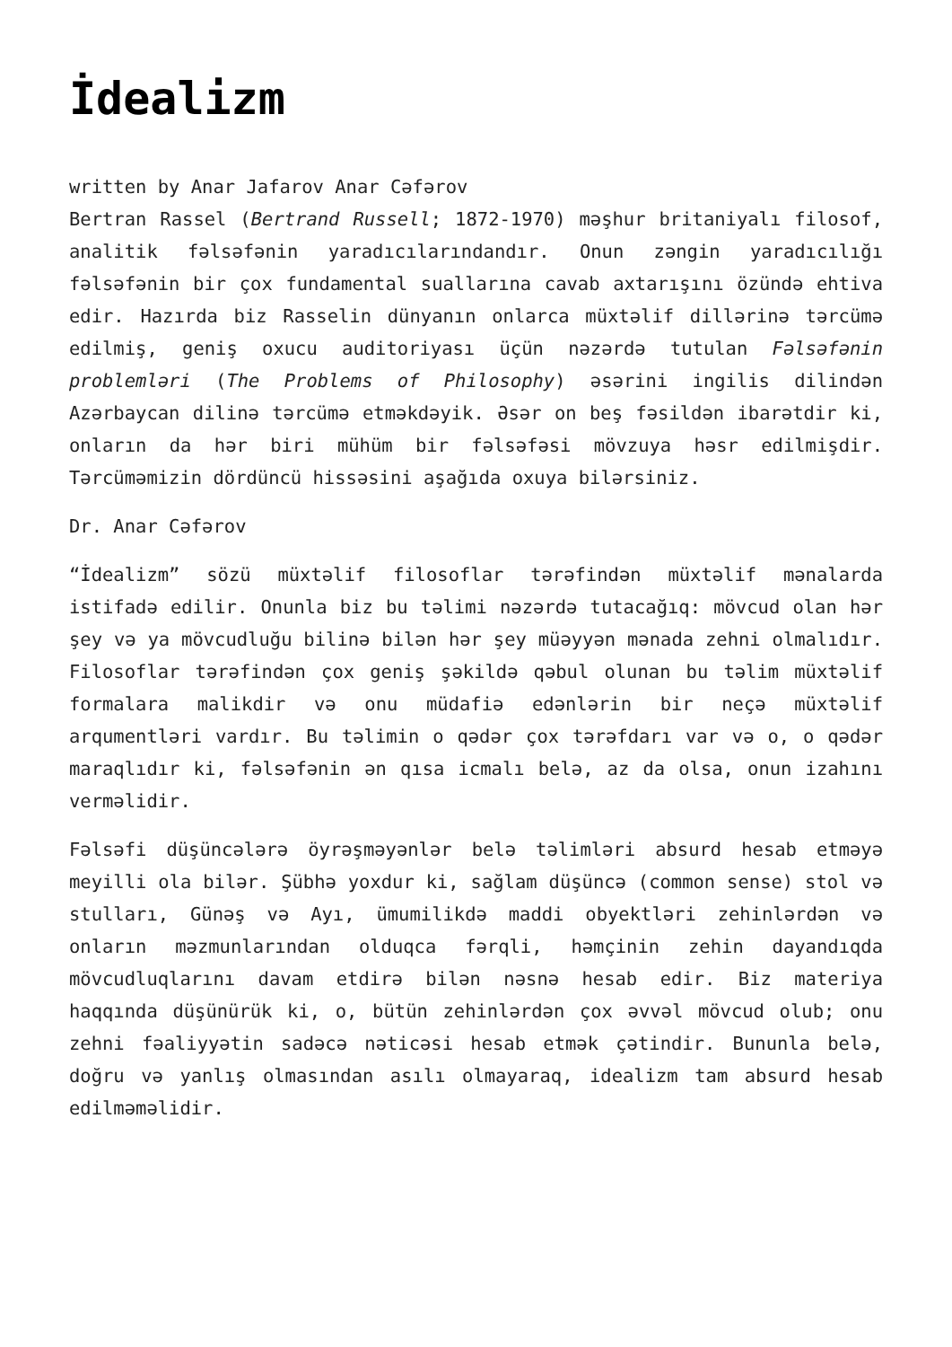İdealizm
written by Anar Jafarov Anar Cəfərov
Bertran Rassel (Bertrand Russell; 1872-1970) məşhur britaniyalı filosof, analitik fəlsəfənin yaradıcılarındandır. Onun zəngin yaradıcılığı fəlsəfənin bir çox fundamental suallarına cavab axtarışını özündə ehtiva edir. Hazırda biz Rasselin dünyanın onlarca müxtəlif dillərinə tərcümə edilmiş, geniş oxucu auditoriyası üçün nəzərdə tutulan Fəlsəfənin problemləri (The Problems of Philosophy) əsərini ingilis dilindən Azərbaycan dilinə tərcümə etməkdəyik. Əsər on beş fəsildən ibarətdir ki, onların da hər biri mühüm bir fəlsəfəsi mövzuya həsr edilmişdir. Tərcüməmizin dördüncü hissəsini aşağıda oxuya bilərsiniz.
Dr. Anar Cəfərov
“İdealizm” sözü müxtəlif filosoflar tərəfindən müxtəlif mənalarda istifadə edilir. Onunla biz bu təlimi nəzərdə tutacağıq: mövcud olan hər şey və ya mövcudluğu bilinə bilən hər şey müəyyən mənada zehni olmalıdır. Filosoflar tərəfindən çox geniş şəkildə qəbul olunan bu təlim müxtəlif formalara malikdir və onu müdafiə edənlərin bir neçə müxtəlif arqumentləri vardır. Bu təlimin o qədər çox tərəfdarı var və o, o qədər maraqlıdır ki, fəlsəfənin ən qısa icmalı belə, az da olsa, onun izahını verməlidir.
Fəlsəfi düşüncələrə öyrəşməyənlər belə təlimləri absurd hesab etməyə meyilli ola bilər. Şübhə yoxdur ki, sağlam düşüncə (common sense) stol və stulları, Günəş və Ayı, ümumilikdə maddi obyektləri zehinlərdən və onların məzmunlarından olduqca fərqli, həmçinin zehin dayandıqda mövcudluqlarını davam etdirə bilən nəsnə hesab edir. Biz materiya haqqında düşünürük ki, o, bütün zehinlərdən çox əvvəl mövcud olub; onu zehni fəaliyyətin sadəcə nəticəsi hesab etmək çətindir. Bununla belə, doğru və yanlış olmasından asılı olmayaraq, idealizm tam absurd hesab edilməməlidir.